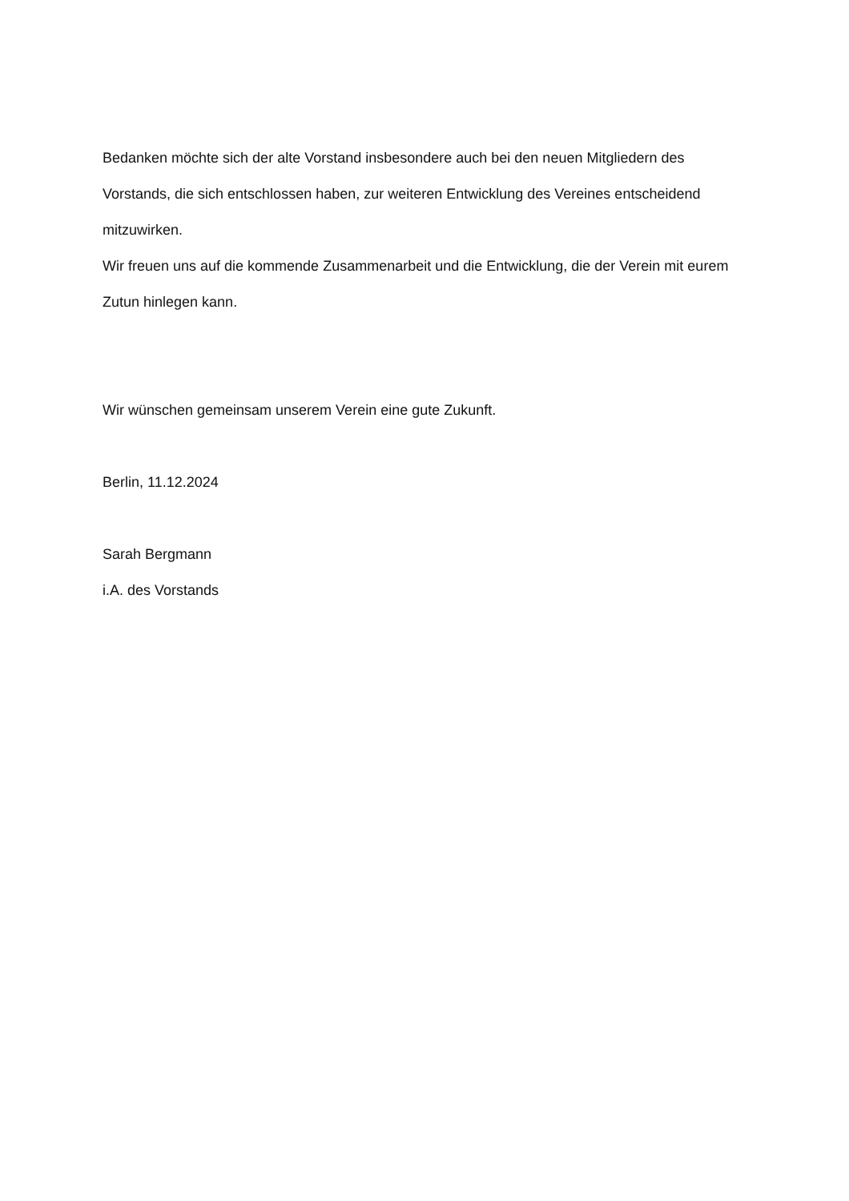Bedanken möchte sich der alte Vorstand insbesondere auch bei den neuen Mitgliedern des Vorstands, die sich entschlossen haben, zur weiteren Entwicklung des Vereines entscheidend mitzuwirken.
Wir freuen uns auf die kommende Zusammenarbeit und die Entwicklung, die der Verein mit eurem Zutun hinlegen kann.
Wir wünschen gemeinsam unserem Verein eine gute Zukunft.
Berlin, 11.12.2024
Sarah Bergmann
i.A. des Vorstands